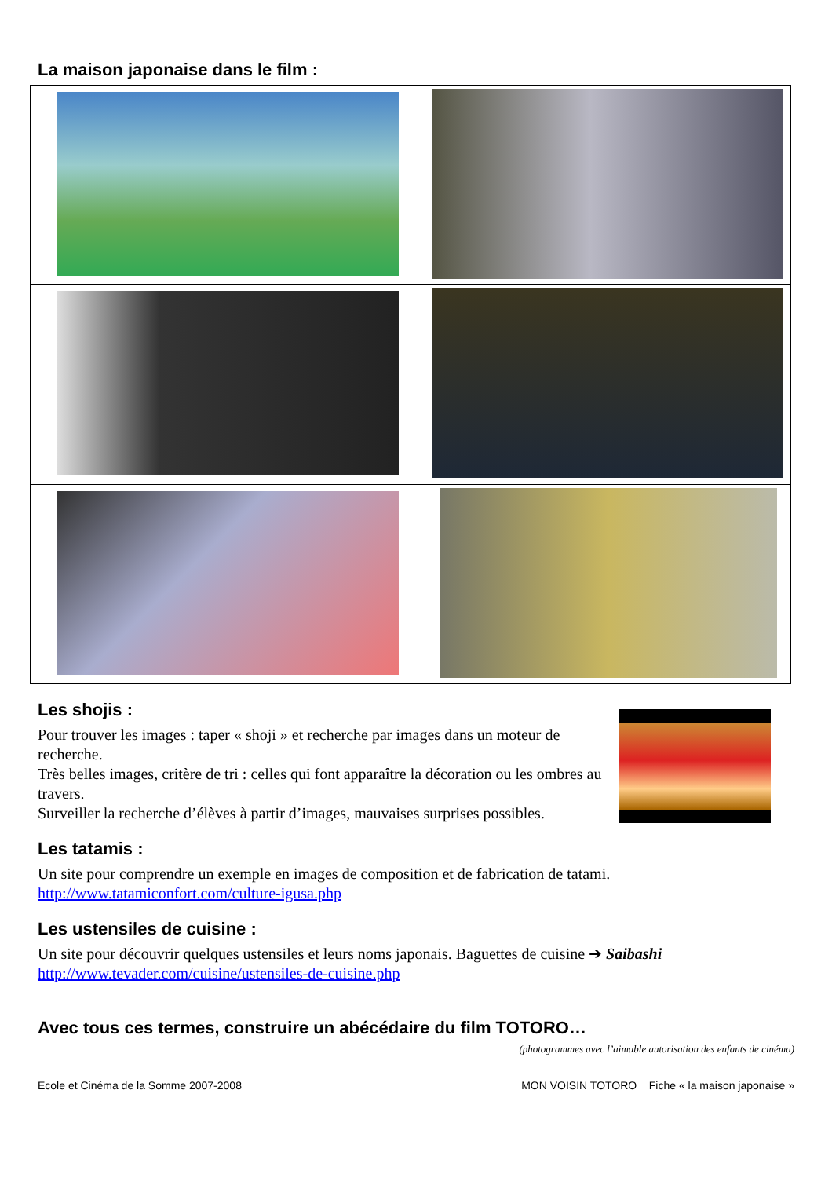La maison japonaise dans le film :
Les shojis :
Pour trouver les images : taper « shoji » et recherche par images dans un moteur de recherche.
Très belles images, critère de tri : celles qui font apparaître la décoration ou les ombres au travers.
Surveiller la recherche d’élèves à partir d’images, mauvaises surprises possibles.
Les tatamis :
Un site pour comprendre un exemple en images de composition et de fabrication de tatami.
http://www.tatamiconfort.com/culture-igusa.php
Les ustensiles de cuisine :
Un site pour découvrir quelques ustensiles et leurs noms japonais. Baguettes de cuisine ➔ Saibashi
http://www.tevader.com/cuisine/ustensiles-de-cuisine.php
Avec tous ces termes, construire un abécédaire du film TOTORO…
(photogrammes avec l’aimable autorisation des enfants de cinéma)
Ecole et Cinéma de la Somme 2007-2008 MON VOISIN TOTORO Fiche « la maison japonaise »